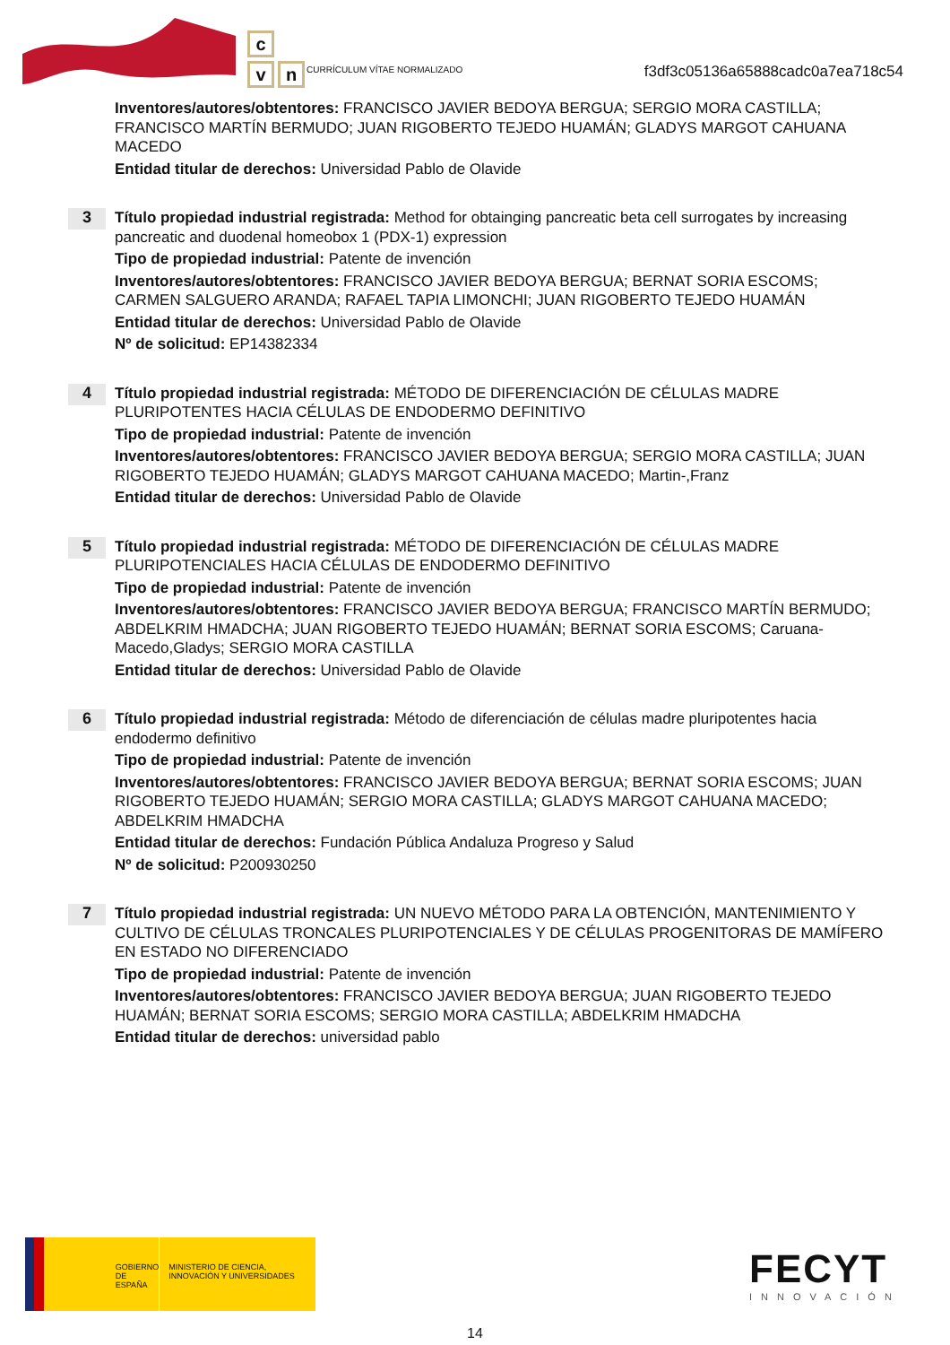c
v n
CURRÍCULUM VÍTAE NORMALIZADO
f3df3c05136a65888cadc0a7ea718c54
Inventores/autores/obtentores: FRANCISCO JAVIER BEDOYA BERGUA; SERGIO MORA CASTILLA; FRANCISCO MARTÍN BERMUDO; JUAN RIGOBERTO TEJEDO HUAMÁN; GLADYS MARGOT CAHUANA MACEDO
Entidad titular de derechos: Universidad Pablo de Olavide
3
Título propiedad industrial registrada: Method for obtainging pancreatic beta cell surrogates by increasing pancreatic and duodenal homeobox 1 (PDX-1) expression
Tipo de propiedad industrial: Patente de invención
Inventores/autores/obtentores: FRANCISCO JAVIER BEDOYA BERGUA; BERNAT SORIA ESCOMS; CARMEN SALGUERO ARANDA; RAFAEL TAPIA LIMONCHI; JUAN RIGOBERTO TEJEDO HUAMÁN
Entidad titular de derechos: Universidad Pablo de Olavide
Nº de solicitud: EP14382334
4
Título propiedad industrial registrada: MÉTODO DE DIFERENCIACIÓN DE CÉLULAS MADRE PLURIPOTENTES HACIA CÉLULAS DE ENDODERMO DEFINITIVO
Tipo de propiedad industrial: Patente de invención
Inventores/autores/obtentores: FRANCISCO JAVIER BEDOYA BERGUA; SERGIO MORA CASTILLA; JUAN RIGOBERTO TEJEDO HUAMÁN; GLADYS MARGOT CAHUANA MACEDO; Martin-,Franz
Entidad titular de derechos: Universidad Pablo de Olavide
5
Título propiedad industrial registrada: MÉTODO DE DIFERENCIACIÓN DE CÉLULAS MADRE PLURIPOTENCIALES HACIA CÉLULAS DE ENDODERMO DEFINITIVO
Tipo de propiedad industrial: Patente de invención
Inventores/autores/obtentores: FRANCISCO JAVIER BEDOYA BERGUA; FRANCISCO MARTÍN BERMUDO; ABDELKRIM HMADCHA; JUAN RIGOBERTO TEJEDO HUAMÁN; BERNAT SORIA ESCOMS; Caruana-Macedo,Gladys; SERGIO MORA CASTILLA
Entidad titular de derechos: Universidad Pablo de Olavide
6
Título propiedad industrial registrada: Método de diferenciación de células madre pluripotentes hacia endodermo definitivo
Tipo de propiedad industrial: Patente de invención
Inventores/autores/obtentores: FRANCISCO JAVIER BEDOYA BERGUA; BERNAT SORIA ESCOMS; JUAN RIGOBERTO TEJEDO HUAMÁN; SERGIO MORA CASTILLA; GLADYS MARGOT CAHUANA MACEDO; ABDELKRIM HMADCHA
Entidad titular de derechos: Fundación Pública Andaluza Progreso y Salud
Nº de solicitud: P200930250
7
Título propiedad industrial registrada: UN NUEVO MÉTODO PARA LA OBTENCIÓN, MANTENIMIENTO Y CULTIVO DE CÉLULAS TRONCALES PLURIPOTENCIALES Y DE CÉLULAS PROGENITORAS DE MAMÍFERO EN ESTADO NO DIFERENCIADO
Tipo de propiedad industrial: Patente de invención
Inventores/autores/obtentores: FRANCISCO JAVIER BEDOYA BERGUA; JUAN RIGOBERTO TEJEDO HUAMÁN; BERNAT SORIA ESCOMS; SERGIO MORA CASTILLA; ABDELKRIM HMADCHA
Entidad titular de derechos: universidad pablo
GOBIERNO DE ESPAÑA
MINISTERIO DE CIENCIA, INNOVACIÓN Y UNIVERSIDADES
FECYT
INNOVACIÓN
14